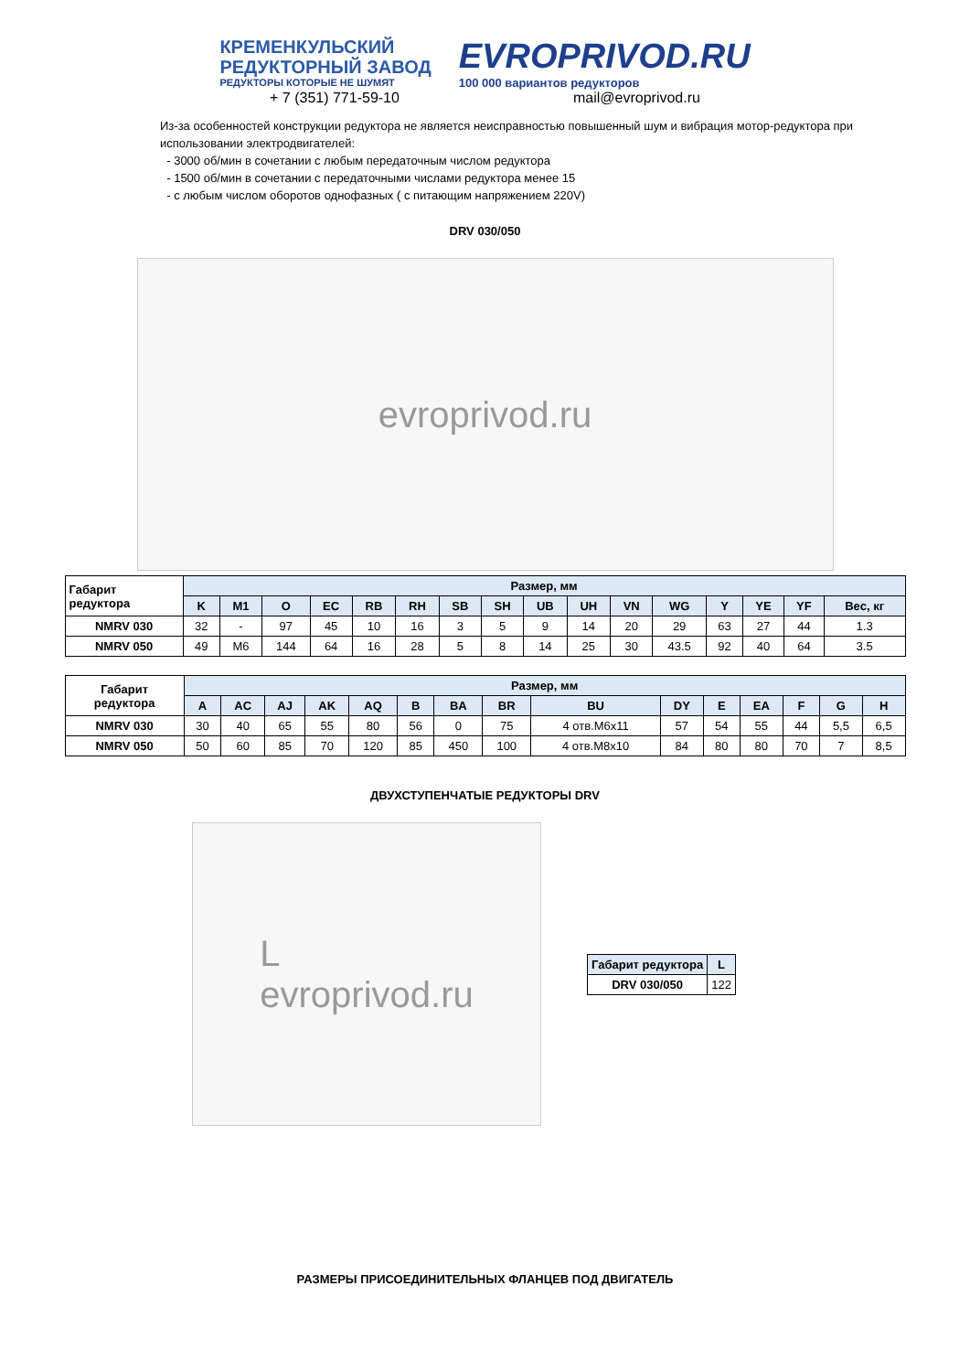КРЕМЕНКУЛЬСКИЙ
РЕДУКТОРНЫЙ ЗАВОД
РЕДУКТОРЫ КОТОРЫЕ НЕ ШУМЯТ
EVROPRIVOD.RU
100 000 вариантов редукторов
+ 7 (351) 771-59-10 mail@evroprivod.ru
Из-за особенностей конструкции редуктора не является неисправностью повышенный шум и вибрация мотор-редуктора при использовании электродвигателей:
- 3000 об/мин в сочетании с любым передаточным числом редуктора
- 1500 об/мин в сочетании с передаточными числами редуктора менее 15
- с любым числом оборотов однофазных ( с питающим напряжением 220V)
DRV 030/050
evroprivod.ru
| Габарит редуктора | Размер, мм | | | | | | | | | | | | | | | |
| --- | --- | --- | --- | --- | --- | --- | --- | --- | --- | --- | --- | --- | --- | --- | --- | --- |
| | K | M1 | O | EC | RB | RH | SB | SH | UB | UH | VN | WG | Y | YE | YF | Вес, кг |
| NMRV 030 | 32 | - | 97 | 45 | 10 | 16 | 3 | 5 | 9 | 14 | 20 | 29 | 63 | 27 | 44 | 1.3 |
| NMRV 050 | 49 | M6 | 144 | 64 | 16 | 28 | 5 | 8 | 14 | 25 | 30 | 43.5 | 92 | 40 | 64 | 3.5 |
| Габарит редуктора | Размер, мм | | | | | | | | | | | | | | |
| --- | --- | --- | --- | --- | --- | --- | --- | --- | --- | --- | --- | --- | --- | --- | --- |
| | A | AC | AJ | AK | AQ | B | BA | BR | BU | DY | E | EA | F | G | H |
| NMRV 030 | 30 | 40 | 65 | 55 | 80 | 56 | 0 | 75 | 4 отв.M6x11 | 57 | 54 | 55 | 44 | 5,5 | 6,5 |
| NMRV 050 | 50 | 60 | 85 | 70 | 120 | 85 | 450 | 100 | 4 отв.M8x10 | 84 | 80 | 80 | 70 | 7 | 8,5 |
ДВУХСТУПЕНЧАТЫЕ РЕДУКТОРЫ DRV
L
evroprivod.ru
| Габарит редуктора | L |
| --- | --- |
| DRV 030/050 | 122 |
РАЗМЕРЫ ПРИСОЕДИНИТЕЛЬНЫХ ФЛАНЦЕВ ПОД ДВИГАТЕЛЬ